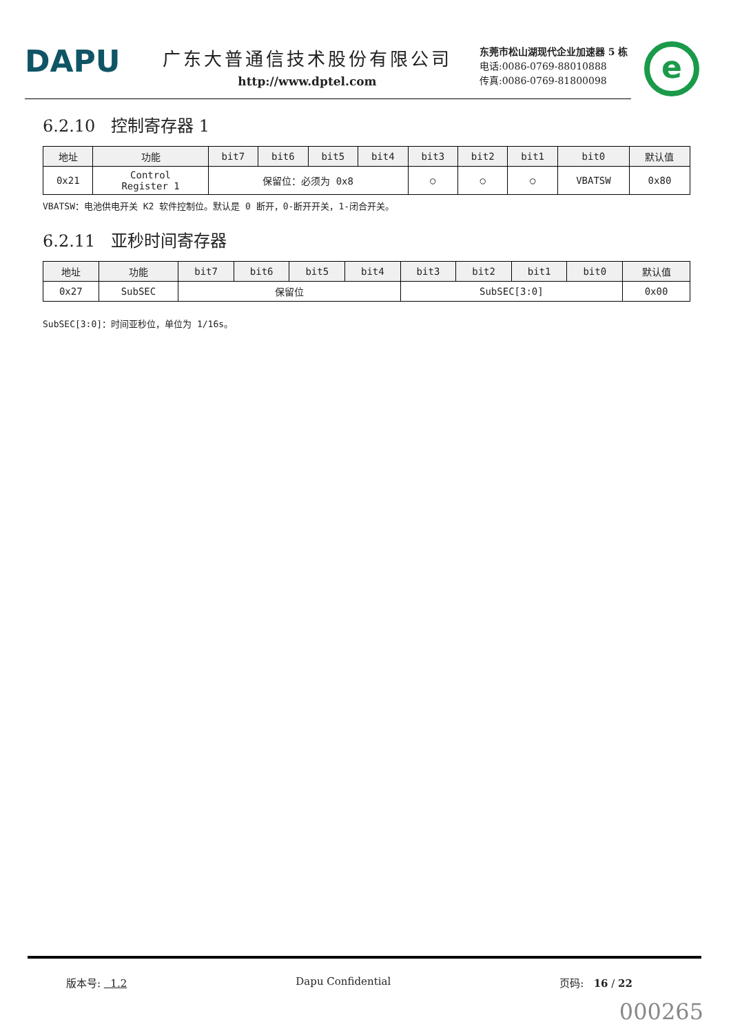DAPU
广东大普通信技术股份有限公司
http://www.dptel.com
东莞市松山湖现代企业加速器 5 栋
电话:0086-0769-88010888
传真:0086-0769-81800098
e
6.2.10 控制寄存器 1
| 地址 | 功能 | bit7 | bit6 | bit5 | bit4 | bit3 | bit2 | bit1 | bit0 | 默认值 |
| --- | --- | --- | --- | --- | --- | --- | --- | --- | --- | --- |
| 0x21 | Control Register 1 | 保留位：必须为 0x8 | | | | ○ | ○ | ○ | VBATSW | 0x80 |
VBATSW：电池供电开关 K2 软件控制位。默认是 0 断开，0-断开开关，1-闭合开关。
6.2.11 亚秒时间寄存器
| 地址 | 功能 | bit7 | bit6 | bit5 | bit4 | bit3 | bit2 | bit1 | bit0 | 默认值 |
| --- | --- | --- | --- | --- | --- | --- | --- | --- | --- | --- |
| 0x27 | SubSEC | 保留位 | | | | SubSEC[3:0] | | | | 0x00 |
SubSEC[3:0]：时间亚秒位，单位为 1/16s。
版本号: 1.2 Dapu Confidential 页码: 16 / 22
000265